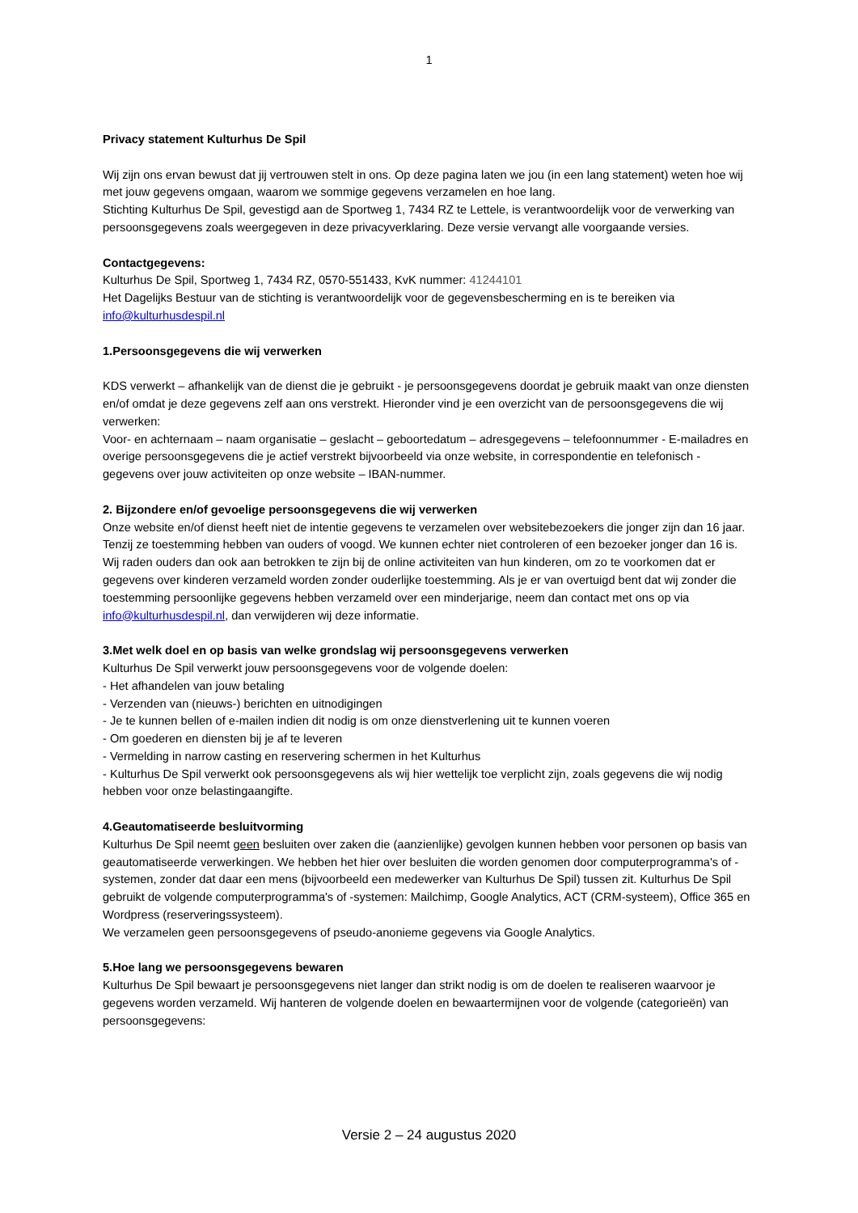1
Privacy statement Kulturhus De Spil
Wij zijn ons ervan bewust dat jij vertrouwen stelt in ons. Op deze pagina laten we jou (in een lang statement) weten hoe wij met jouw gegevens omgaan, waarom we sommige gegevens verzamelen en hoe lang.
Stichting Kulturhus De Spil, gevestigd aan de Sportweg 1, 7434 RZ te Lettele, is verantwoordelijk voor de verwerking van persoonsgegevens zoals weergegeven in deze privacyverklaring. Deze versie vervangt alle voorgaande versies.
Contactgegevens:
Kulturhus De Spil, Sportweg 1, 7434 RZ, 0570-551433, KvK nummer: 41244101
Het Dagelijks Bestuur van de stichting is verantwoordelijk voor de gegevensbescherming en is te bereiken via info@kulturhusdespil.nl
1.Persoonsgegevens die wij verwerken
KDS verwerkt – afhankelijk van de dienst die je gebruikt - je persoonsgegevens doordat je gebruik maakt van onze diensten en/of omdat je deze gegevens zelf aan ons verstrekt. Hieronder vind je een overzicht van de persoonsgegevens die wij verwerken:
Voor- en achternaam – naam organisatie – geslacht – geboortedatum – adresgegevens – telefoonnummer - E-mailadres en overige persoonsgegevens die je actief verstrekt bijvoorbeeld via onze website, in correspondentie en telefonisch - gegevens over jouw activiteiten op onze website – IBAN-nummer.
2. Bijzondere en/of gevoelige persoonsgegevens die wij verwerken
Onze website en/of dienst heeft niet de intentie gegevens te verzamelen over websitebezoekers die jonger zijn dan 16 jaar. Tenzij ze toestemming hebben van ouders of voogd. We kunnen echter niet controleren of een bezoeker jonger dan 16 is. Wij raden ouders dan ook aan betrokken te zijn bij de online activiteiten van hun kinderen, om zo te voorkomen dat er gegevens over kinderen verzameld worden zonder ouderlijke toestemming. Als je er van overtuigd bent dat wij zonder die toestemming persoonlijke gegevens hebben verzameld over een minderjarige, neem dan contact met ons op via info@kulturhusdespil.nl, dan verwijderen wij deze informatie.
3.Met welk doel en op basis van welke grondslag wij persoonsgegevens verwerken
Kulturhus De Spil verwerkt jouw persoonsgegevens voor de volgende doelen:
- Het afhandelen van jouw betaling
- Verzenden van (nieuws-) berichten en uitnodigingen
- Je te kunnen bellen of e-mailen indien dit nodig is om onze dienstverlening uit te kunnen voeren
- Om goederen en diensten bij je af te leveren
- Vermelding in narrow casting en reservering schermen in het Kulturhus
- Kulturhus De Spil verwerkt ook persoonsgegevens als wij hier wettelijk toe verplicht zijn, zoals gegevens die wij nodig hebben voor onze belastingaangifte.
4.Geautomatiseerde besluitvorming
Kulturhus De Spil neemt geen besluiten over zaken die (aanzienlijke) gevolgen kunnen hebben voor personen op basis van geautomatiseerde verwerkingen. We hebben het hier over besluiten die worden genomen door computerprogramma's of -systemen, zonder dat daar een mens (bijvoorbeeld een medewerker van Kulturhus De Spil) tussen zit. Kulturhus De Spil gebruikt de volgende computerprogramma's of -systemen: Mailchimp, Google Analytics, ACT (CRM-systeem), Office 365 en Wordpress (reserveringssysteem).
We verzamelen geen persoonsgegevens of pseudo-anonieme gegevens via Google Analytics.
5.Hoe lang we persoonsgegevens bewaren
Kulturhus De Spil bewaart je persoonsgegevens niet langer dan strikt nodig is om de doelen te realiseren waarvoor je gegevens worden verzameld. Wij hanteren de volgende doelen en bewaartermijnen voor de volgende (categorieën) van persoonsgegevens:
Versie 2 – 24 augustus 2020